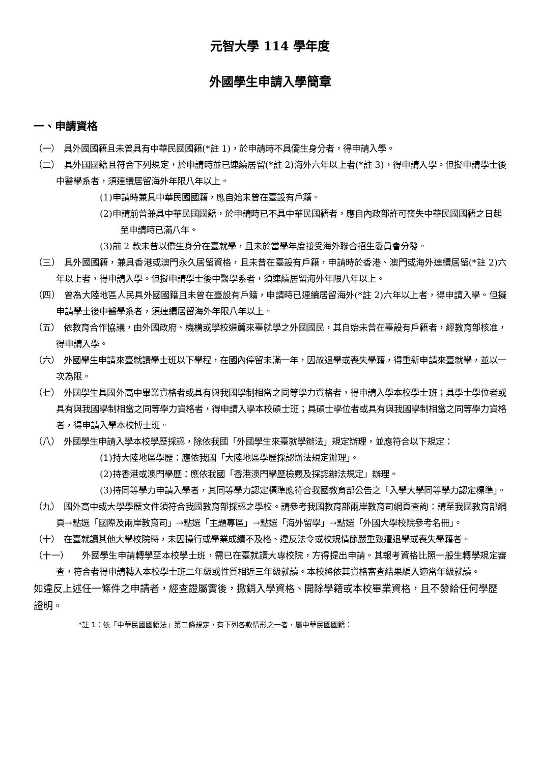元智大學 114 學年度
外國學生申請入學簡章
一、申請資格
（一）　具外國國籍且未曾具有中華民國國籍(*註 1)，於申請時不具僑生身分者，得申請入學。
（二）　具外國國籍且符合下列規定，於申請時並已連續居留(*註 2)海外六年以上者(*註 3)，得申請入學。但擬申請學士後中醫學系者，須連續居留海外年限八年以上。
(1)申請時兼具中華民國國籍，應自始未曾在臺設有戶籍。
(2)申請前曾兼具中華民國國籍，於申請時已不具中華民國籍者，應自內政部許可喪失中華民國國籍之日起至申請時已滿八年。
(3)前 2 款未曾以僑生身分在臺就學，且未於當學年度接受海外聯合招生委員會分發。
（三）　具外國國籍，兼具香港或澳門永久居留資格，且未曾在臺設有戶籍，申請時於香港、澳門或海外連續居留(*註 2)六年以上者，得申請入學。但擬申請學士後中醫學系者，須連續居留海外年限八年以上。
（四）　曾為大陸地區人民具外國國籍且未曾在臺設有戶籍，申請時已連續居留海外(*註 2)六年以上者，得申請入學。但擬申請學士後中醫學系者，須連續居留海外年限八年以上。
（五）　依教育合作協議，由外國政府、機構或學校遴薦來臺就學之外國國民，其自始未曾在臺設有戶籍者，經教育部核准，得申請入學。
（六）　外國學生申請來臺就讀學士班以下學程，在國內停留未滿一年，因故退學或喪失學籍，得重新申請來臺就學，並以一次為限。
（七）　外國學生具國外高中畢業資格者或具有與我國學制相當之同等學力資格者，得申請入學本校學士班；具學士學位者或具有與我國學制相當之同等學力資格者，得申請入學本校碩士班；具碩士學位者或具有與我國學制相當之同等學力資格者，得申請入學本校博士班。
（八）　外國學生申請入學本校學歷採認，除依我國「外國學生來臺就學辦法」規定辦理，並應符合以下規定：
(1)持大陸地區學歷：應依我國「大陸地區學歷採認辦法規定辦理」。
(2)持香港或澳門學歷：應依我國「香港澳門學歷檢覈及採認辦法規定」辦理。
(3)持同等學力申請入學者，其同等學力認定標準應符合我國教育部公告之「入學大學同等學力認定標準」。
（九）　國外高中或大學學歷文件須符合我國教育部採認之學校。請參考我國教育部兩岸教育司網頁查詢：請至我國教育部網頁→點選「國際及兩岸教育司」→點選「主題專區」→點選「海外留學」→點選「外國大學校院參考名冊」。
（十）　在臺就讀其他大學校院時，未因操行或學業成績不及格、違反法令或校規情節嚴重致遭退學或喪失學籍者。
（十一）　　外國學生申請轉學至本校學士班，需已在臺就讀大專校院，方得提出申請。其報考資格比照一般生轉學規定審查，符合者得申請轉入本校學士班二年級或性質相近三年級就讀。本校將依其資格審查結果編入適當年級就讀。
如違反上述任一條件之申請者，經查證屬實後，撤銷入學資格、開除學籍或本校畢業資格，且不發給任何學歷證明。
*註 1：依「中華民國國籍法」第二條規定，有下列各款情形之一者，屬中華民國國籍：